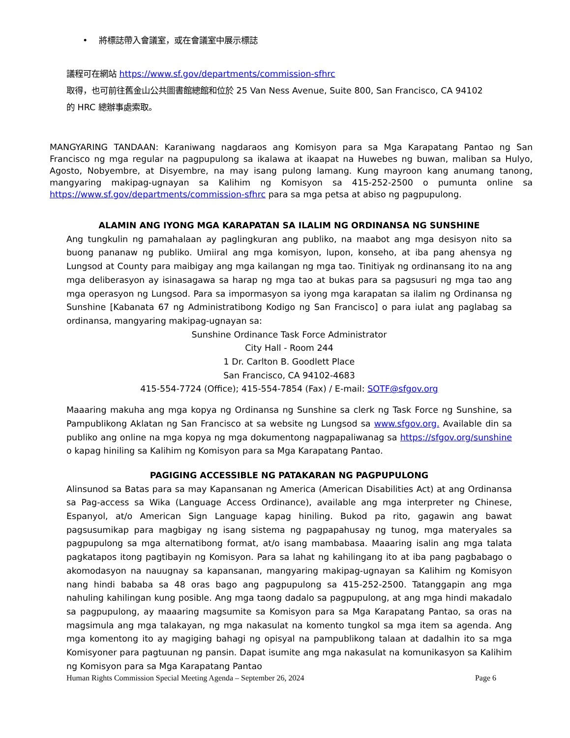• 將標誌帶入會議室，或在會議室中展示標誌
議程可在網站 https://www.sf.gov/departments/commission-sfhrc
取得，也可前往舊金山公共圖書館總館和位於 25 Van Ness Avenue, Suite 800, San Francisco, CA 94102
的 HRC 總辦事處索取。
MANGYARING TANDAAN: Karaniwang nagdaraos ang Komisyon para sa Mga Karapatang Pantao ng San Francisco ng mga regular na pagpupulong sa ikalawa at ikaapat na Huwebes ng buwan, maliban sa Hulyo, Agosto, Nobyembre, at Disyembre, na may isang pulong lamang. Kung mayroon kang anumang tanong, mangyaring makipag-ugnayan sa Kalihim ng Komisyon sa 415-252-2500 o pumunta online sa https://www.sf.gov/departments/commission-sfhrc para sa mga petsa at abiso ng pagpupulong.
ALAMIN ANG IYONG MGA KARAPATAN SA ILALIM NG ORDINANSA NG SUNSHINE
Ang tungkulin ng pamahalaan ay paglingkuran ang publiko, na maabot ang mga desisyon nito sa buong pananaw ng publiko. Umiiral ang mga komisyon, lupon, konseho, at iba pang ahensya ng Lungsod at County para maibigay ang mga kailangan ng mga tao. Tinitiyak ng ordinansang ito na ang mga deliberasyon ay isinasagawa sa harap ng mga tao at bukas para sa pagsusuri ng mga tao ang mga operasyon ng Lungsod. Para sa impormasyon sa iyong mga karapatan sa ilalim ng Ordinansa ng Sunshine [Kabanata 67 ng Administratibong Kodigo ng San Francisco] o para iulat ang paglabag sa ordinansa, mangyaring makipag-ugnayan sa:
Sunshine Ordinance Task Force Administrator
City Hall - Room 244
1 Dr. Carlton B. Goodlett Place
San Francisco, CA 94102-4683
415-554-7724 (Office); 415-554-7854 (Fax) / E-mail: SOTF@sfgov.org
Maaaring makuha ang mga kopya ng Ordinansa ng Sunshine sa clerk ng Task Force ng Sunshine, sa Pampublikong Aklatan ng San Francisco at sa website ng Lungsod sa www.sfgov.org. Available din sa publiko ang online na mga kopya ng mga dokumentong nagpapaliwanag sa https://sfgov.org/sunshine o kapag hiniling sa Kalihim ng Komisyon para sa Mga Karapatang Pantao.
PAGIGING ACCESSIBLE NG PATAKARAN NG PAGPUPULONG
Alinsunod sa Batas para sa may Kapansanan ng America (American Disabilities Act) at ang Ordinansa sa Pag-access sa Wika (Language Access Ordinance), available ang mga interpreter ng Chinese, Espanyol, at/o American Sign Language kapag hiniling. Bukod pa rito, gagawin ang bawat pagsusumikap para magbigay ng isang sistema ng pagpapahusay ng tunog, mga materyales sa pagpupulong sa mga alternatibong format, at/o isang mambabasa. Maaaring isalin ang mga talata pagkatapos itong pagtibayin ng Komisyon. Para sa lahat ng kahilingang ito at iba pang pagbabago o akomodasyon na nauugnay sa kapansanan, mangyaring makipag-ugnayan sa Kalihim ng Komisyon nang hindi bababa sa 48 oras bago ang pagpupulong sa 415-252-2500. Tatanggapin ang mga nahuling kahilingan kung posible. Ang mga taong dadalo sa pagpupulong, at ang mga hindi makadalo sa pagpupulong, ay maaaring magsumite sa Komisyon para sa Mga Karapatang Pantao, sa oras na magsimula ang mga talakayan, ng mga nakasulat na komento tungkol sa mga item sa agenda. Ang mga komentong ito ay magiging bahagi ng opisyal na pampublikong talaan at dadalhin ito sa mga Komisyoner para pagtuunan ng pansin. Dapat isumite ang mga nakasulat na komunikasyon sa Kalihim ng Komisyon para sa Mga Karapatang Pantao
Human Rights Commission Special Meeting Agenda – September 26, 2024 Page 6